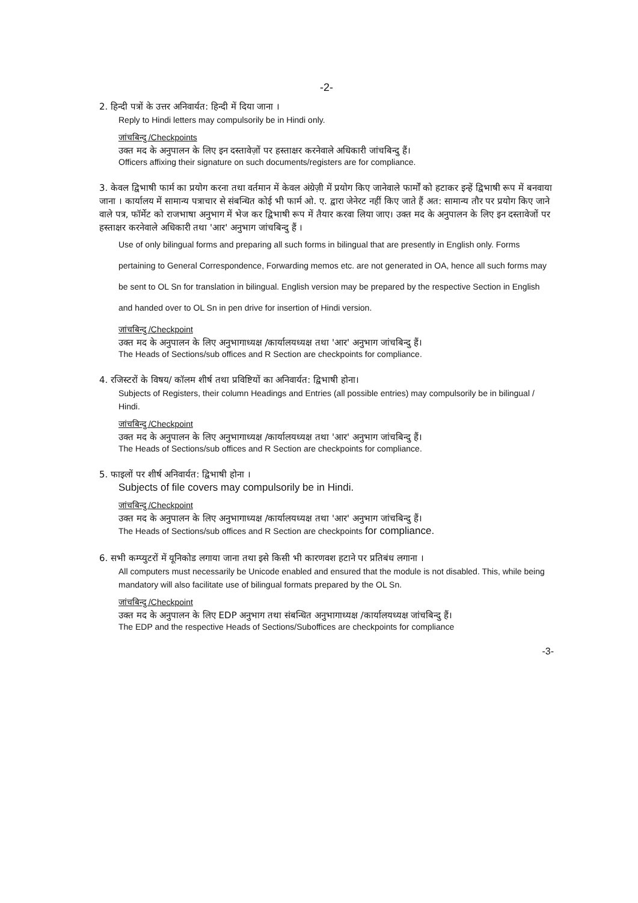-2-
2. हिन्दी पत्रों के उत्तर अनिवार्यत: हिन्दी में दिया जाना ।
Reply to Hindi letters may compulsorily be in Hindi only.
जांचबिन्दु /Checkpoints
उक्त मद के अनुपालन के लिए इन दस्तावेज़ों पर हस्ताक्षर करनेवाले अधिकारी जांचबिन्दु हैं।
Officers affixing their signature on such documents/registers are for compliance.
3. केवल द्विभाषी फार्म का प्रयोग करना तथा वर्तमान में केवल अंग्रेज़ी में प्रयोग किए जानेवाले फार्मों को हटाकर इन्हें द्विभाषी रूप में बनवाया जाना । कार्यालय में सामान्य पत्राचार से संबन्धित कोई भी फार्म ओ. ए. द्वारा जेनेरट नहीं किए जाते हैं अत: सामान्य तौर पर प्रयोग किए जाने वाले पत्र, फॉर्मेट को राजभाषा अनुभाग में भेज कर द्विभाषी रूप में तैयार करवा लिया जाए। उक्त मद के अनुपालन के लिए इन दस्तावेजों पर हस्ताक्षर करनेवाले अधिकारी तथा 'आर' अनुभाग जांचबिन्दु हैं ।
Use of only bilingual forms and preparing all such forms in bilingual that are presently in English only. Forms pertaining to General Correspondence, Forwarding memos etc. are not generated in OA, hence all such forms may be sent to OL Sn for translation in bilingual. English version may be prepared by the respective Section in English and handed over to OL Sn in pen drive for insertion of Hindi version.
जांचबिन्दु /Checkpoint
उक्त मद के अनुपालन के लिए अनुभागाध्यक्ष /कार्यालयध्यक्ष तथा 'आर' अनुभाग जांचबिन्दु हैं।
The Heads of Sections/sub offices and R Section are checkpoints for compliance.
4. रजिस्टरों के विषय/ कॉलम शीर्ष तथा प्रविष्टियों का अनिवार्यत: द्विभाषी होना।
Subjects of Registers, their column Headings and Entries (all possible entries) may compulsorily be in bilingual / Hindi.
जांचबिन्दु /Checkpoint
उक्त मद के अनुपालन के लिए अनुभागाध्यक्ष /कार्यालयध्यक्ष तथा 'आर' अनुभाग जांचबिन्दु हैं।
The Heads of Sections/sub offices and R Section are checkpoints for compliance.
5. फाइलों पर शीर्ष अनिवार्यत: द्विभाषी होना ।
Subjects of file covers may compulsorily be in Hindi.
जांचबिन्दु /Checkpoint
उक्त मद के अनुपालन के लिए अनुभागाध्यक्ष /कार्यालयध्यक्ष तथा 'आर' अनुभाग जांचबिन्दु हैं।
The Heads of Sections/sub offices and R Section are checkpoints for compliance.
6. सभी कम्प्युटरों में यूनिकोड लगाया जाना तथा इसे किसी भी कारणवश हटाने पर प्रतिबंध लगाना ।
All computers must necessarily be Unicode enabled and ensured that the module is not disabled. This, while being mandatory will also facilitate use of bilingual formats prepared by the OL Sn.
जांचबिन्दु /Checkpoint
उक्त मद के अनुपालन के लिए EDP अनुभाग तथा संबन्धित अनुभागाध्यक्ष /कार्यालयध्यक्ष जांचबिन्दु हैं।
The EDP and the respective Heads of Sections/Suboffices are checkpoints for compliance
-3-